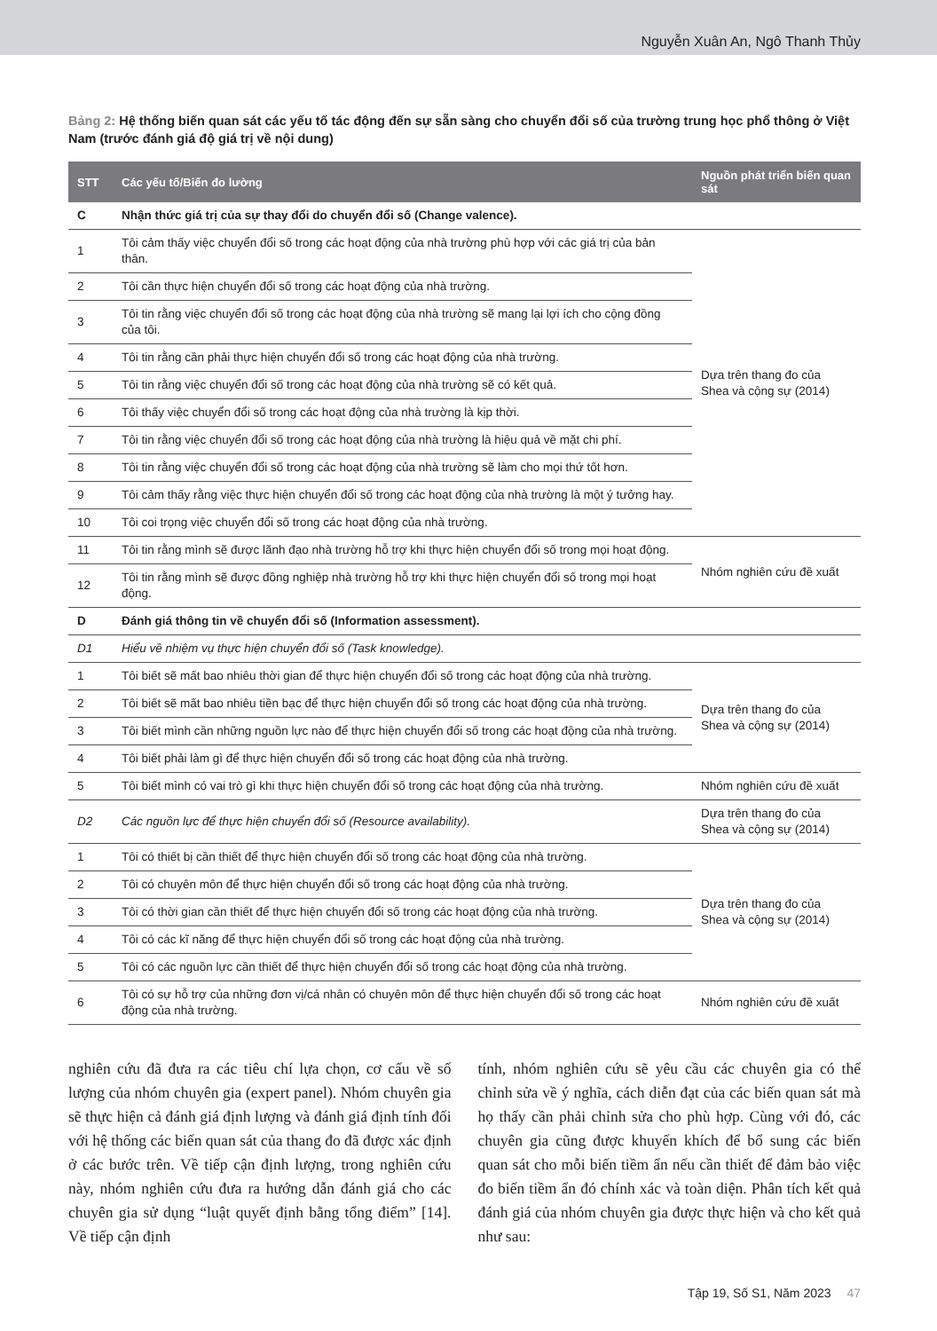Nguyễn Xuân An, Ngô Thanh Thủy
Bảng 2: Hệ thống biến quan sát các yếu tố tác động đến sự sẵn sàng cho chuyển đổi số của trường trung học phổ thông ở Việt Nam (trước đánh giá độ giá trị về nội dung)
| STT | Các yếu tố/Biến đo lường | Nguồn phát triển biến quan sát |
| --- | --- | --- |
| C | Nhận thức giá trị của sự thay đổi do chuyển đổi số (Change valence). | |
| 1 | Tôi cảm thấy việc chuyển đổi số trong các hoạt động của nhà trường phù hợp với các giá trị của bản thân. | Dựa trên thang đo của Shea và cộng sự (2014) |
| 2 | Tôi cần thực hiện chuyển đổi số trong các hoạt động của nhà trường. | |
| 3 | Tôi tin rằng việc chuyển đổi số trong các hoạt động của nhà trường sẽ mang lại lợi ích cho cộng đồng của tôi. | |
| 4 | Tôi tin rằng cần phải thực hiện chuyển đổi số trong các hoạt động của nhà trường. | |
| 5 | Tôi tin rằng việc chuyển đổi số trong các hoạt động của nhà trường sẽ có kết quả. | |
| 6 | Tôi thấy việc chuyển đổi số trong các hoạt động của nhà trường là kịp thời. | |
| 7 | Tôi tin rằng việc chuyển đổi số trong các hoạt động của nhà trường là hiệu quả về mặt chi phí. | |
| 8 | Tôi tin rằng việc chuyển đổi số trong các hoạt động của nhà trường sẽ làm cho mọi thứ tốt hơn. | |
| 9 | Tôi cảm thấy rằng việc thực hiện chuyển đổi số trong các hoạt động của nhà trường là một ý tưởng hay. | |
| 10 | Tôi coi trọng việc chuyển đổi số trong các hoạt động của nhà trường. | |
| 11 | Tôi tin rằng mình sẽ được lãnh đạo nhà trường hỗ trợ khi thực hiện chuyển đổi số trong mọi hoạt động. | Nhóm nghiên cứu đề xuất |
| 12 | Tôi tin rằng mình sẽ được đồng nghiệp nhà trường hỗ trợ khi thực hiện chuyển đổi số trong mọi hoạt động. | |
| D | Đánh giá thông tin về chuyển đổi số (Information assessment). | |
| D1 | Hiểu về nhiệm vụ thực hiện chuyển đổi số (Task knowledge). | |
| 1 | Tôi biết sẽ mất bao nhiêu thời gian để thực hiện chuyển đổi số trong các hoạt động của nhà trường. | Dựa trên thang đo của Shea và cộng sự (2014) |
| 2 | Tôi biết sẽ mất bao nhiêu tiền bạc để thực hiện chuyển đổi số trong các hoạt động của nhà trường. | |
| 3 | Tôi biết mình cần những nguồn lực nào để thực hiện chuyển đổi số trong các hoạt động của nhà trường. | |
| 4 | Tôi biết phải làm gì để thực hiện chuyển đổi số trong các hoạt động của nhà trường. | |
| 5 | Tôi biết mình có vai trò gì khi thực hiện chuyển đổi số trong các hoạt động của nhà trường. | Nhóm nghiên cứu đề xuất |
| D2 | Các nguồn lực để thực hiện chuyển đổi số (Resource availability). | Dựa trên thang đo của Shea và cộng sự (2014) |
| 1 | Tôi có thiết bị cần thiết để thực hiện chuyển đổi số trong các hoạt động của nhà trường. | Dựa trên thang đo của Shea và cộng sự (2014) |
| 2 | Tôi có chuyên môn để thực hiện chuyển đổi số trong các hoạt động của nhà trường. | |
| 3 | Tôi có thời gian cần thiết để thực hiện chuyển đổi số trong các hoạt động của nhà trường. | |
| 4 | Tôi có các kĩ năng để thực hiện chuyển đổi số trong các hoạt động của nhà trường. | |
| 5 | Tôi có các nguồn lực cần thiết để thực hiện chuyển đổi số trong các hoạt động của nhà trường. | |
| 6 | Tôi có sự hỗ trợ của những đơn vị/cá nhân có chuyên môn để thực hiện chuyển đổi số trong các hoạt động của nhà trường. | Nhóm nghiên cứu đề xuất |
nghiên cứu đã đưa ra các tiêu chí lựa chọn, cơ cấu về số lượng của nhóm chuyên gia (expert panel). Nhóm chuyên gia sẽ thực hiện cả đánh giá định lượng và đánh giá định tính đối với hệ thống các biến quan sát của thang đo đã được xác định ở các bước trên. Về tiếp cận định lượng, trong nghiên cứu này, nhóm nghiên cứu đưa ra hướng dẫn đánh giá cho các chuyên gia sử dụng “luật quyết định bằng tổng điểm” [14]. Về tiếp cận định
tính, nhóm nghiên cứu sẽ yêu cầu các chuyên gia có thể chỉnh sửa về ý nghĩa, cách diễn đạt của các biến quan sát mà họ thấy cần phải chỉnh sửa cho phù hợp. Cùng với đó, các chuyên gia cũng được khuyến khích để bổ sung các biến quan sát cho mỗi biến tiềm ẩn nếu cần thiết để đảm bảo việc đo biến tiềm ẩn đó chính xác và toàn diện. Phân tích kết quả đánh giá của nhóm chuyên gia được thực hiện và cho kết quả như sau:
Tập 19, Số S1, Năm 2023 47